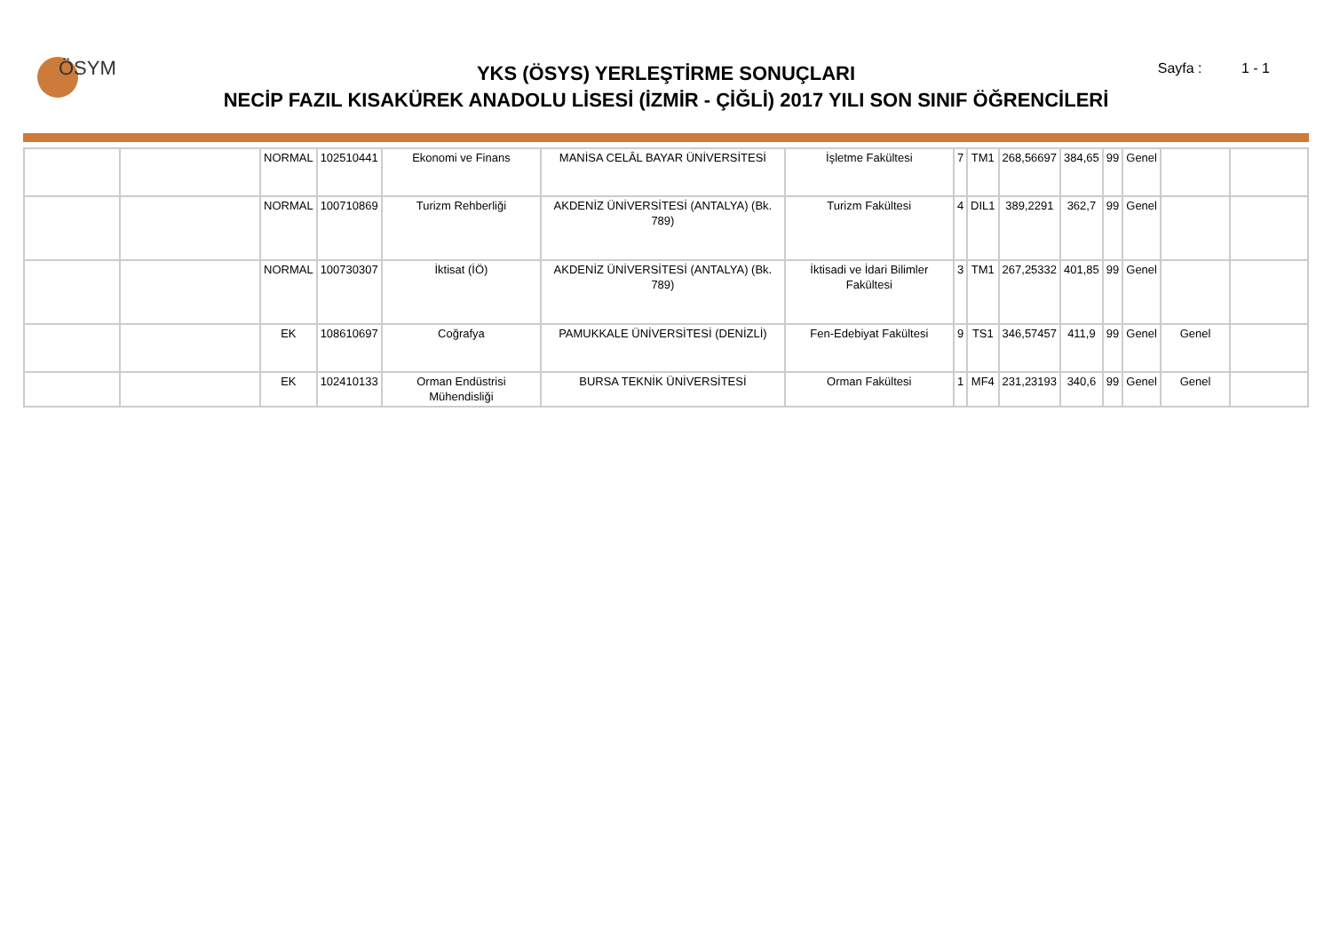ÖSYM Sayfa : 1 - 1
YKS (ÖSYS) YERLEŞTİRME SONUÇLARI
NECİP FAZIL KISAKÜREK ANADOLU LİSESİ (İZMİR - ÇİĞLİ) 2017 YILI SON SINIF ÖĞRENCİLERİ
| | | NORMAL | 102510441 | Ekonomi ve Finans | MANİSA CELÂL BAYAR ÜNİVERSİTESİ | İşletme Fakültesi | 7 | TM1 | 268,56697 | 384,65 | 99 | Genel | | |
| | | NORMAL | 100710869 | Turizm Rehberliği | AKDENİZ ÜNİVERSİTESİ (ANTALYA) (Bk. 789) | Turizm Fakültesi | 4 | DIL1 | 389,2291 | 362,7 | 99 | Genel | | |
| | | NORMAL | 100730307 | İktisat (İÖ) | AKDENİZ ÜNİVERSİTESİ (ANTALYA) (Bk. 789) | İktisadi ve İdari Bilimler Fakültesi | 3 | TM1 | 267,25332 | 401,85 | 99 | Genel | | |
| | | EK | 108610697 | Coğrafya | PAMUKKALE ÜNİVERSİTESİ (DENİZLİ) | Fen-Edebiyat Fakültesi | 9 | TS1 | 346,57457 | 411,9 | 99 | Genel | Genel | |
| | | EK | 102410133 | Orman Endüstrisi Mühendisliği | BURSA TEKNİK ÜNİVERSİTESİ | Orman Fakültesi | 1 | MF4 | 231,23193 | 340,6 | 99 | Genel | Genel | |